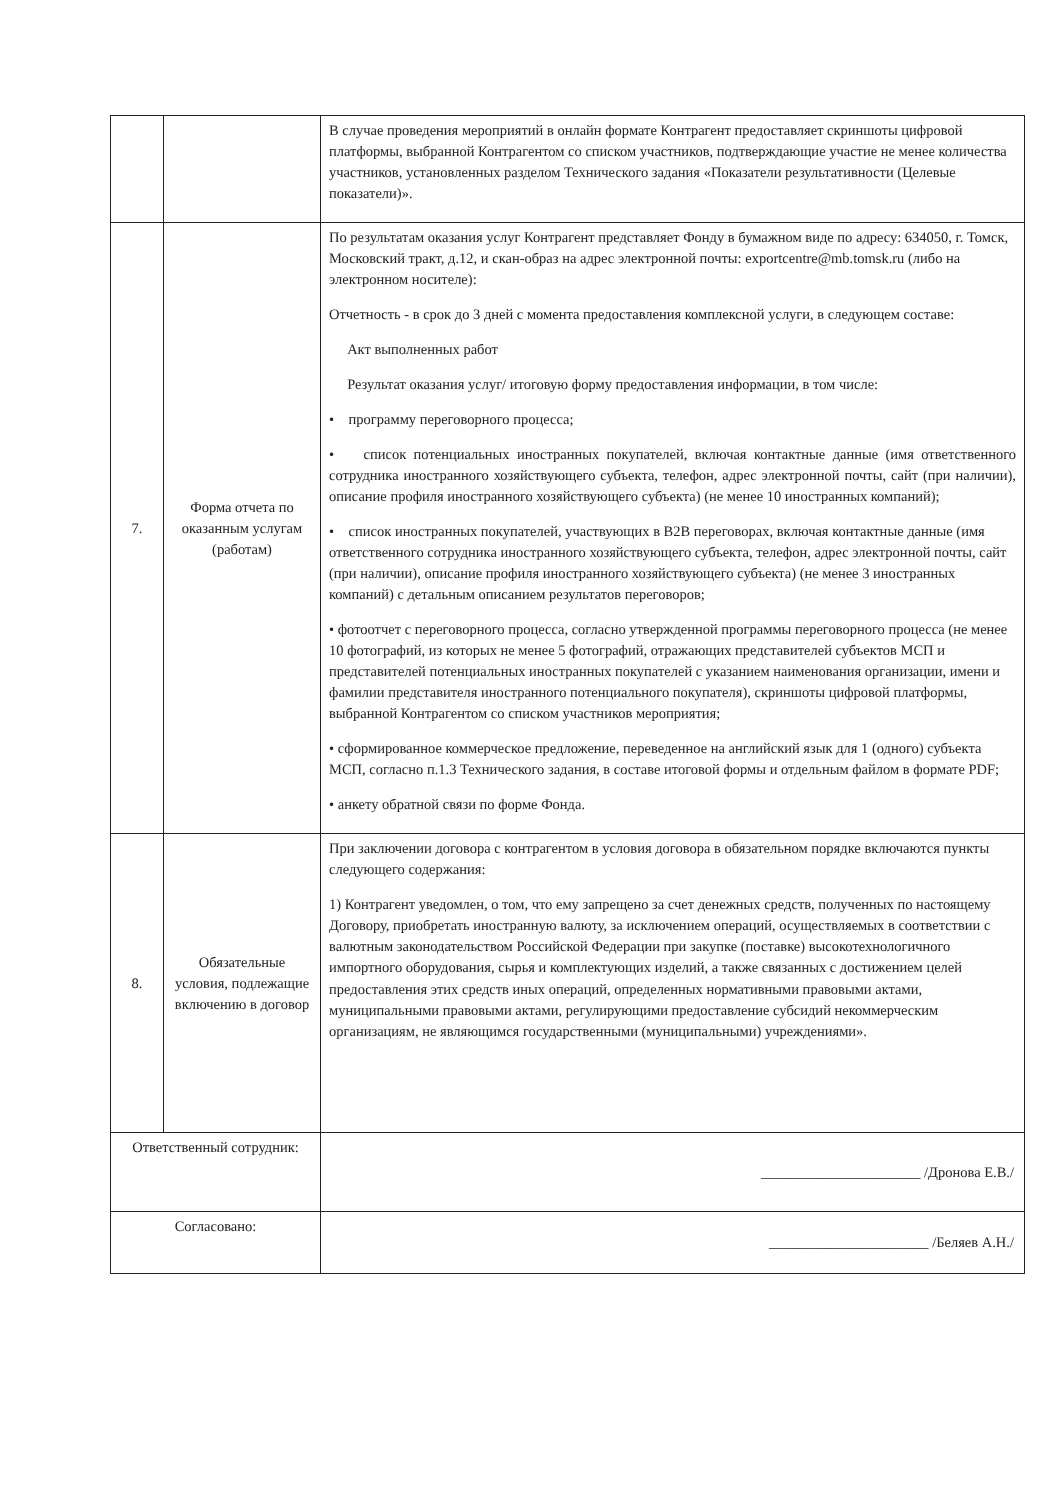| | | В случае проведения мероприятий в онлайн формате Контрагент предоставляет скриншоты цифровой платформы, выбранной Контрагентом со списком участников, подтверждающие участие не менее количества участников, установленных разделом Технического задания «Показатели результативности (Целевые показатели)». |
| 7. | Форма отчета по оказанным услугам (работам) | По результатам оказания услуг Контрагент представляет Фонду в бумажном виде по адресу: 634050, г. Томск, Московский тракт, д.12, и скан-образ на адрес электронной почты: exportcentre@mb.tomsk.ru (либо на электронном носителе): Отчетность - в срок до 3 дней с момента предоставления комплексной услуги, в следующем составе: Акт выполненных работ Результат оказания услуг/ итоговую форму предоставления информации, в том числе: • программу переговорного процесса; • список потенциальных иностранных покупателей, включая контактные данные (имя ответственного сотрудника иностранного хозяйствующего субъекта, телефон, адрес электронной почты, сайт (при наличии), описание профиля иностранного хозяйствующего субъекта) (не менее 10 иностранных компаний); • список иностранных покупателей, участвующих в В2В переговорах, включая контактные данные (имя ответственного сотрудника иностранного хозяйствующего субъекта, телефон, адрес электронной почты, сайт (при наличии), описание профиля иностранного хозяйствующего субъекта) (не менее 3 иностранных компаний) с детальным описанием результатов переговоров; • фотоотчет с переговорного процесса, согласно утвержденной программы переговорного процесса (не менее 10 фотографий, из которых не менее 5 фотографий, отражающих представителей субъектов МСП и представителей потенциальных иностранных покупателей с указанием наименования организации, имени и фамилии представителя иностранного потенциального покупателя), скриншоты цифровой платформы, выбранной Контрагентом со списком участников мероприятия; • сформированное коммерческое предложение, переведенное на английский язык для 1 (одного) субъекта МСП, согласно п.1.3 Технического задания, в составе итоговой формы и отдельным файлом в формате PDF; • анкету обратной связи по форме Фонда. |
| 8. | Обязательные условия, подлежащие включению в договор | При заключении договора с контрагентом в условия договора в обязательном порядке включаются пункты следующего содержания: 1) Контрагент уведомлен, о том, что ему запрещено за счет денежных средств, полученных по настоящему Договору, приобретать иностранную валюту, за исключением операций, осуществляемых в соответствии с валютным законодательством Российской Федерации при закупке (поставке) высокотехнологичного импортного оборудования, сырья и комплектующих изделий, а также связанных с достижением целей предоставления этих средств иных операций, определенных нормативными правовыми актами, муниципальными правовыми актами, регулирующими предоставление субсидий некоммерческим организациям, не являющимся государственными (муниципальными) учреждениями». |
| Ответственный сотрудник: | | ______________________ /Дронова Е.В./ |
| Согласовано: | | ______________________ /Беляев А.Н./ |